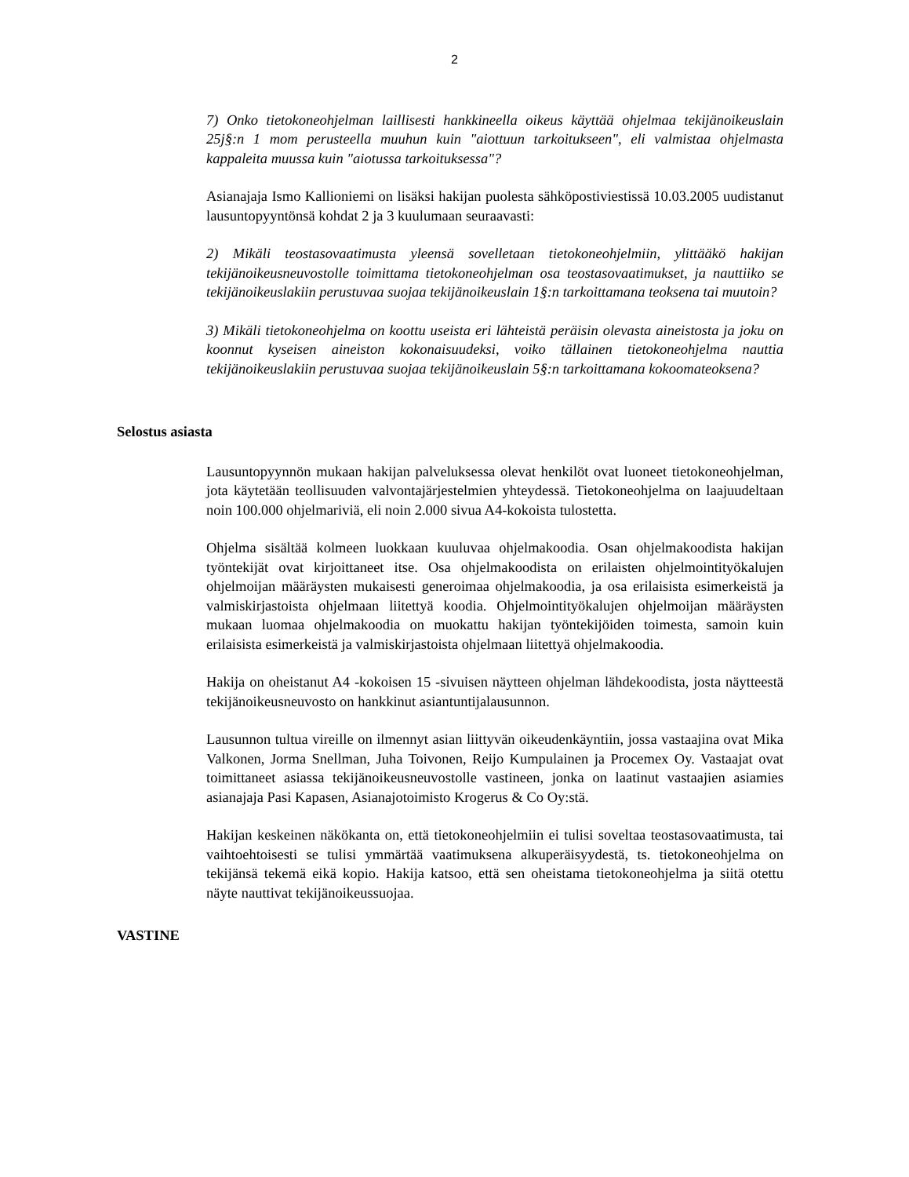2
7) Onko tietokoneohjelman laillisesti hankkineella oikeus käyttää ohjelmaa tekijänoikeuslain 25j§:n 1 mom perusteella muuhun kuin "aiottuun tarkoitukseen", eli valmistaa ohjelmasta kappaleita muussa kuin "aiotussa tarkoituksessa"?
Asianajaja Ismo Kallioniemi on lisäksi hakijan puolesta sähköpostiviestissä 10.03.2005 uudistanut lausuntopyyntönsä kohdat 2 ja 3 kuulumaan seuraavasti:
2) Mikäli teostasovaatimusta yleensä sovelletaan tietokoneohjelmiin, ylittääkö hakijan tekijänoikeusneuvostolle toimittama tietokoneohjelman osa teostasovaatimukset, ja nauttiiko se tekijänoikeuslakiin perustuvaa suojaa tekijänoikeuslain 1§:n tarkoittamana teoksena tai muutoin?
3) Mikäli tietokoneohjelma on koottu useista eri lähteistä peräisin olevasta aineistosta ja joku on koonnut kyseisen aineiston kokonaisuudeksi, voiko tällainen tietokoneohjelma nauttia tekijänoikeuslakiin perustuvaa suojaa tekijänoikeuslain 5§:n tarkoittamana kokoomateoksena?
Selostus asiasta
Lausuntopyynnön mukaan hakijan palveluksessa olevat henkilöt ovat luoneet tietokoneohjelman, jota käytetään teollisuuden valvontajärjestelmien yhteydessä. Tietokoneohjelma on laajuudeltaan noin 100.000 ohjelmariviä, eli noin 2.000 sivua A4-kokoista tulostetta.
Ohjelma sisältää kolmeen luokkaan kuuluvaa ohjelmakoodia. Osan ohjelmakoodista hakijan työntekijät ovat kirjoittaneet itse. Osa ohjelmakoodista on erilaisten ohjelmointityökalujen ohjelmoijan määräysten mukaisesti generoimaa ohjelmakoodia, ja osa erilaisista esimerkeistä ja valmiskirjastoista ohjelmaan liitettyä koodia. Ohjelmointityökalujen ohjelmoijan määräysten mukaan luomaa ohjelmakoodia on muokattu hakijan työntekijöiden toimesta, samoin kuin erilaisista esimerkeistä ja valmiskirjastoista ohjelmaan liitettyä ohjelmakoodia.
Hakija on oheistanut A4 -kokoisen 15 -sivuisen näytteen ohjelman lähdekoodista, josta näytteestä tekijänoikeusneuvosto on hankkinut asiantuntijalausunnon.
Lausunnon tultua vireille on ilmennyt asian liittyvän oikeudenkäyntiin, jossa vastaajina ovat Mika Valkonen, Jorma Snellman, Juha Toivonen, Reijo Kumpulainen ja Procemex Oy. Vastaajat ovat toimittaneet asiassa tekijänoikeusneuvostolle vastineen, jonka on laatinut vastaajien asiamies asianajaja Pasi Kapasen, Asianajotoimisto Krogerus & Co Oy:stä.
Hakijan keskeinen näkökanta on, että tietokoneohjelmiin ei tulisi soveltaa teostasovaatimusta, tai vaihtoehtoisesti se tulisi ymmärtää vaatimuksena alkuperäisyydestä, ts. tietokoneohjelma on tekijänsä tekemä eikä kopio. Hakija katsoo, että sen oheistama tietokoneohjelma ja siitä otettu näyte nauttivat tekijänoikeussuojaa.
VASTINE